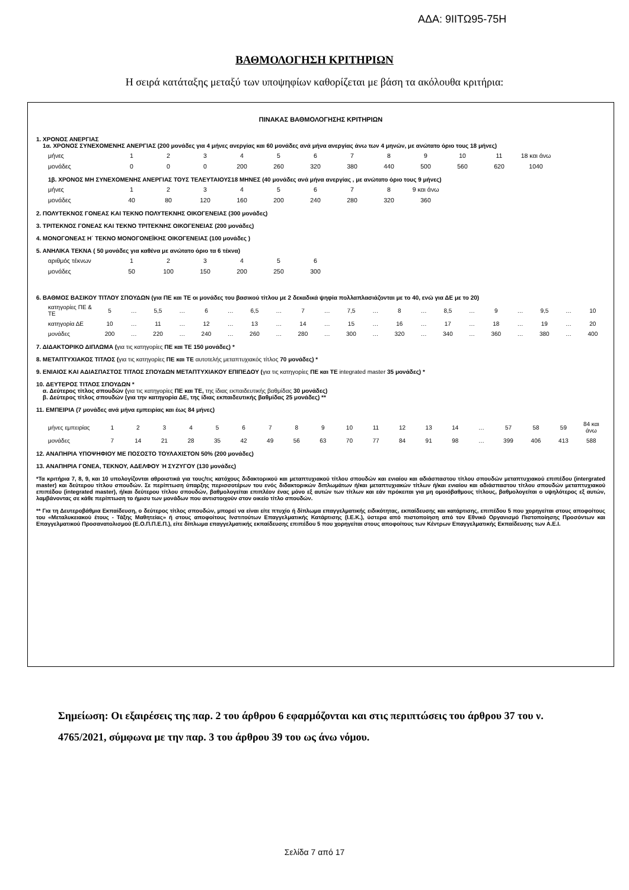ΑΔΑ: 9ΙΙΤΩ95-75Η
ΒΑΘΜΟΛΟΓΗΣΗ ΚΡΙΤΗΡΙΩΝ
Η σειρά κατάταξης μεταξύ των υποψηφίων καθορίζεται με βάση τα ακόλουθα κριτήρια:
ΠΙΝΑΚΑΣ ΒΑΘΜΟΛΟΓΗΣΗΣ ΚΡΙΤΗΡΙΩΝ
1. ΧΡΟΝΟΣ ΑΝΕΡΓΙΑΣ
1α. ΧΡΟΝΟΣ ΣΥΝΕΧΟΜΕΝΗΣ ΑΝΕΡΓΙΑΣ (200 μονάδες για 4 μήνες ανεργίας και 60 μονάδες ανά μήνα ανεργίας άνω των 4 μηνών, με ανώτατο όριο τους 18 μήνες)
| μήνες | 1 | 2 | 3 | 4 | 5 | 6 | 7 | 8 | 9 | 10 | 11 | 18 και άνω |
| μονάδες | 0 | 0 | 0 | 200 | 260 | 320 | 380 | 440 | 500 | 560 | 620 | 1040 |
1β. ΧΡΟΝΟΣ ΜΗ ΣΥΝΕΧΟΜΕΝΗΣ ΑΝΕΡΓΙΑΣ ΤΟΥΣ ΤΕΛΕΥΤΑΙΟΥΣ18 ΜΗΝΕΣ (40 μονάδες ανά μήνα ανεργίας , με ανώτατο όριο τους 9 μήνες)
| μήνες | 1 | 2 | 3 | 4 | 5 | 6 | 7 | 8 | 9 και άνω |
| μονάδες | 40 | 80 | 120 | 160 | 200 | 240 | 280 | 320 | 360 |
2. ΠΟΛΥΤΕΚΝΟΣ ΓΟΝΕΑΣ ΚΑΙ ΤΕΚΝΟ ΠΟΛΥΤΕΚΝΗΣ ΟΙΚΟΓΕΝΕΙΑΣ (300 μονάδες)
3. ΤΡΙΤΕΚΝΟΣ ΓΟΝΕΑΣ ΚΑΙ ΤΕΚΝΟ ΤΡΙΤΕΚΝΗΣ ΟΙΚΟΓΕΝΕΙΑΣ (200 μονάδες)
4. ΜΟΝΟΓΟΝΕΑΣ Η΄ ΤΕΚΝΟ ΜΟΝΟΓΟΝΕΪΚΗΣ ΟΙΚΟΓΕΝΕΙΑΣ (100 μονάδες )
5. ΑΝΗΛΙΚΑ ΤΕΚΝΑ ( 50 μονάδες για καθένα με ανώτατο όριο τα 6 τέκνα)
| αριθμός τέκνων | 1 | 2 | 3 | 4 | 5 | 6 |
| μονάδες | 50 | 100 | 150 | 200 | 250 | 300 |
6. ΒΑΘΜΟΣ ΒΑΣΙΚΟΥ ΤΙΤΛΟΥ ΣΠΟΥΔΩΝ (για ΠΕ και ΤΕ οι μονάδες του βασικού τίτλου με 2 δεκαδικά ψηφία πολλαπλασιάζονται με το 40, ενώ για ΔΕ με το 20)
| κατηγορίες ΠΕ & ΤΕ | 5 | … | 5,5 | … | 6 | … | 6,5 | … | 7 | … | 7,5 | … | 8 | … | 8,5 | … | 9 | … | 9,5 | … | 10 |
| κατηγορία ΔΕ | 10 | … | 11 | … | 12 | … | 13 | … | 14 | … | 15 | … | 16 | … | 17 | … | 18 | … | 19 | … | 20 |
| μονάδες | 200 | … | 220 | … | 240 | … | 260 | … | 280 | … | 300 | … | 320 | … | 340 | … | 360 | … | 380 | … | 400 |
7. ΔΙΔΑΚΤΟΡΙΚΟ ΔΙΠΛΩΜΑ (για τις κατηγορίες ΠΕ και ΤΕ 150 μονάδες) *
8. ΜΕΤΑΠΤΥΧΙΑΚΟΣ ΤΙΤΛΟΣ (για τις κατηγορίες ΠΕ και ΤΕ αυτοτελής μεταπτυχιακός τίτλος 70 μονάδες) *
9. ΕΝΙΑΙΟΣ ΚΑΙ ΑΔΙΑΣΠΑΣΤΟΣ ΤΙΤΛΟΣ ΣΠΟΥΔΩΝ ΜΕΤΑΠΤΥΧΙΑΚΟΥ ΕΠΙΠΕΔΟΥ (για τις κατηγορίες ΠΕ και ΤΕ integrated master 35 μονάδες) *
10. ΔΕΥΤΕΡΟΣ ΤΙΤΛΟΣ ΣΠΟΥΔΩΝ *
α. Δεύτερος τίτλος σπουδών (για τις κατηγορίες ΠΕ και ΤΕ, της ίδιας εκπαιδευτικής βαθμίδας 30 μονάδες)
β. Δεύτερος τίτλος σπουδών (για την κατηγορία ΔΕ, της ίδιας εκπαιδευτικής βαθμίδας 25 μονάδες) **
11. ΕΜΠΕΙΡΙΑ (7 μονάδες ανά μήνα εμπειρίας και έως 84 μήνες)
| μήνες εμπειρίας | 1 | 2 | 3 | 4 | 5 | 6 | 7 | 8 | 9 | 10 | 11 | 12 | 13 | 14 | … | 57 | 58 | 59 | 84 και άνω |
| μονάδες | 7 | 14 | 21 | 28 | 35 | 42 | 49 | 56 | 63 | 70 | 77 | 84 | 91 | 98 | … | 399 | 406 | 413 | 588 |
12. ΑΝΑΠΗΡΙΑ ΥΠΟΨΗΦΙΟΥ ΜΕ ΠΟΣΟΣΤΟ ΤΟΥΛΑΧΙΣΤΟΝ 50% (200 μονάδες)
13. ΑΝΑΠΗΡΙΑ ΓΟΝΕΑ, ΤΕΚΝΟΥ, ΑΔΕΛΦΟΥ Ή ΣΥΖΥΓΟΥ (130 μονάδες)
*Τα κριτήρια 7, 8, 9, και 10 υπολογίζονται αθροιστικά για τους/τις κατόχους διδακτορικού και μεταπτυχιακού τίτλου σπουδών και ενιαίου και αδιάσπαστου τίτλου σπουδών μεταπτυχιακού επιπέδου (intergrated master) και δεύτερου τίτλου σπουδών. Σε περίπτωση ύπαρξης περισσοτέρων του ενός διδακτορικών διπλωμάτων ή/και μεταπτυχιακών τίτλων ή/και ενιαίου και αδιάσπαστου τίτλου σπουδών μεταπτυχιακού επιπέδου (integrated master), ή/και δεύτερου τίτλου σπουδών, βαθμολογείται επιπλέον ένας μόνο εξ αυτών των τίτλων και εάν πρόκειται για μη ομοιόβαθμους τίτλους, βαθμολογείται ο υψηλότερος εξ αυτών, λαμβάνοντας σε κάθε περίπτωση το ήμισυ των μονάδων που αντιστοιχούν στον οικείο τίτλο σπουδών.
** Για τη Δευτεροβάθμια Εκπαίδευση, ο δεύτερος τίτλος σπουδών, μπορεί να είναι είτε πτυχίο ή δίπλωμα επαγγελματικής ειδικότητας, εκπαίδευσης και κατάρτισης, επιπέδου 5 που χορηγείται στους αποφοίτους του «Μεταλυκειακού έτους - Τάξης Μαθητείας» ή στους αποφοίτους Ινστιτούτων Επαγγελματικής Κατάρτισης (Ι.Ε.Κ.), ύστερα από πιστοποίηση από τον Εθνικό Οργανισμό Πιστοποίησης Προσόντων και Επαγγελματικού Προσανατολισμού (Ε.Ο.Π.Π.Ε.Π.), είτε δίπλωμα επαγγελματικής εκπαίδευσης επιπέδου 5 που χορηγείται στους αποφοίτους των Κέντρων Επαγγελματικής Εκπαίδευσης των Α.Ε.Ι.
Σημείωση: Οι εξαιρέσεις της παρ. 2 του άρθρου 6 εφαρμόζονται και στις περιπτώσεις του άρθρου 37 του ν. 4765/2021, σύμφωνα με την παρ. 3 του άρθρου 39 του ως άνω νόμου.
Σελίδα 7 από 17